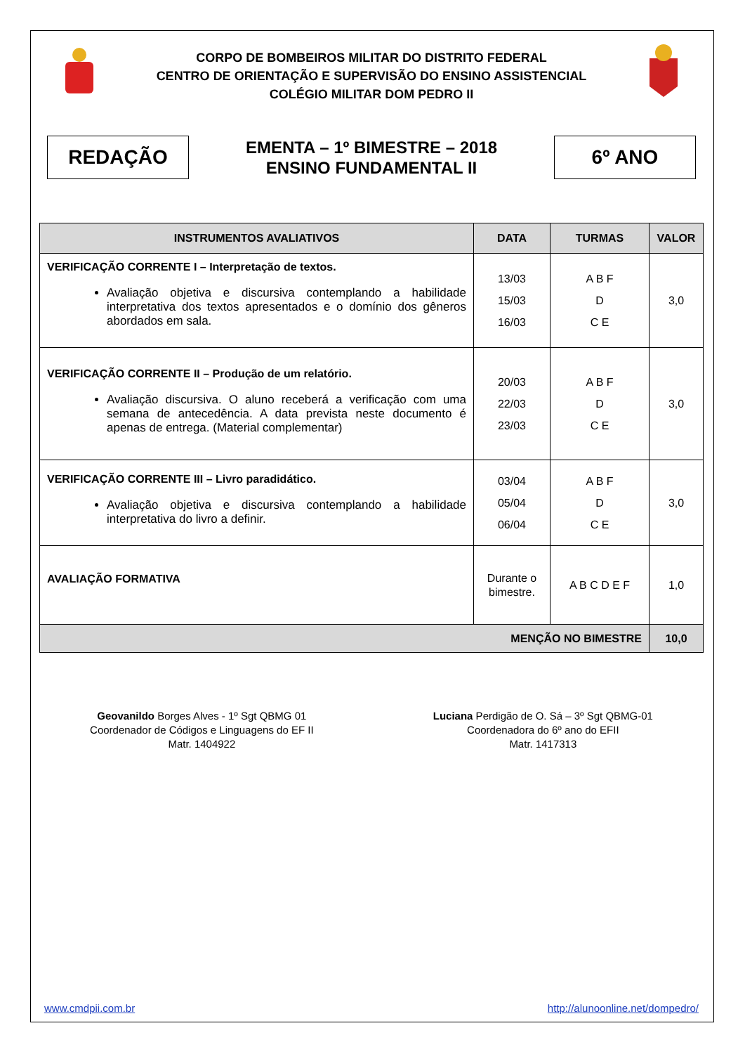CORPO DE BOMBEIROS MILITAR DO DISTRITO FEDERAL
CENTRO DE ORIENTAÇÃO E SUPERVISÃO DO ENSINO ASSISTENCIAL
COLÉGIO MILITAR DOM PEDRO II
REDAÇÃO
EMENTA – 1º BIMESTRE – 2018
ENSINO FUNDAMENTAL II
6º ANO
| INSTRUMENTOS AVALIATIVOS | DATA | TURMAS | VALOR |
| --- | --- | --- | --- |
| VERIFICAÇÃO CORRENTE I – Interpretação de textos. Avaliação objetiva e discursiva contemplando a habilidade interpretativa dos textos apresentados e o domínio dos gêneros abordados em sala. | 13/03 15/03 16/03 | A B F D C E | 3,0 |
| VERIFICAÇÃO CORRENTE II – Produção de um relatório. Avaliação discursiva. O aluno receberá a verificação com uma semana de antecedência. A data prevista neste documento é apenas de entrega. (Material complementar) | 20/03 22/03 23/03 | A B F D C E | 3,0 |
| VERIFICAÇÃO CORRENTE III – Livro paradidático. Avaliação objetiva e discursiva contemplando a habilidade interpretativa do livro a definir. | 03/04 05/04 06/04 | A B F D C E | 3,0 |
| AVALIAÇÃO FORMATIVA | Durante o bimestre. | A B C D E F | 1,0 |
| MENÇÃO NO BIMESTRE | | | 10,0 |
Geovanildo Borges Alves - 1º Sgt QBMG 01
Coordenador de Códigos e Linguagens do EF II
Matr. 1404922
Luciana Perdigão de O. Sá – 3º Sgt QBMG-01
Coordenadora do 6º ano do EFII
Matr. 1417313
www.cmdpii.com.br http://alunoonline.net/dompedro/